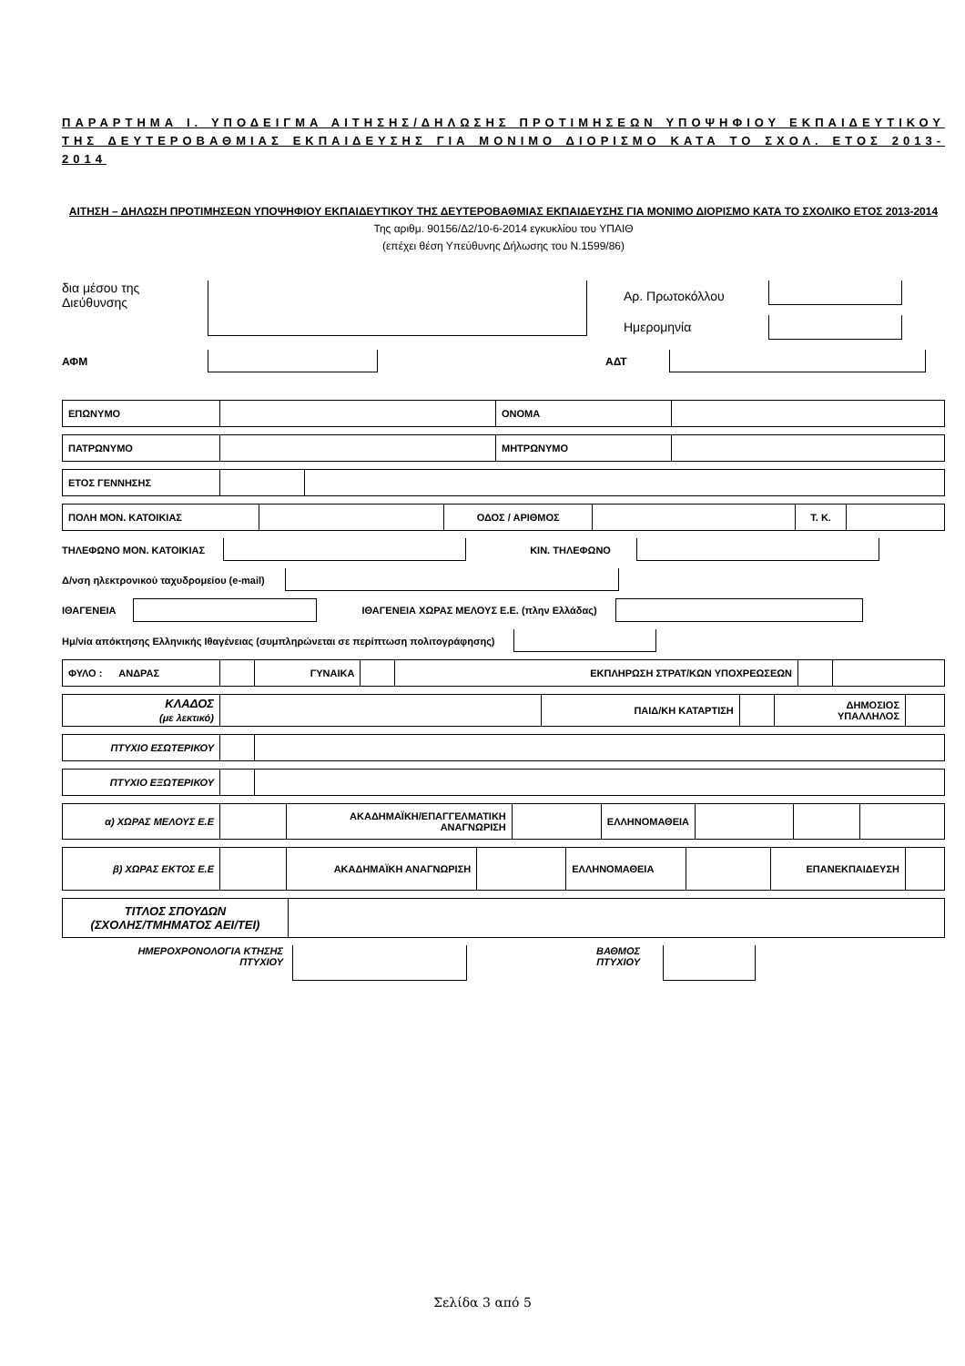ΠΑΡΑΡΤΗΜΑ Ι. ΥΠΟΔΕΙΓΜΑ ΑΙΤΗΣΗΣ/ΔΗΛΩΣΗΣ ΠΡΟΤΙΜΗΣΕΩΝ ΥΠΟΨΗΦΙΟΥ ΕΚΠΑΙΔΕΥΤΙΚΟΥ ΤΗΣ ΔΕΥΤΕΡΟΒΑΘΜΙΑΣ ΕΚΠΑΙΔΕΥΣΗΣ ΓΙΑ ΜΟΝΙΜΟ ΔΙΟΡΙΣΜΟ ΚΑΤΑ ΤΟ ΣΧΟΛ. ΕΤΟΣ 2013-2014
ΑΙΤΗΣΗ – ΔΗΛΩΣΗ ΠΡΟΤΙΜΗΣΕΩΝ ΥΠΟΨΗΦΙΟΥ ΕΚΠΑΙΔΕΥΤΙΚΟΥ ΤΗΣ ΔΕΥΤΕΡΟΒΑΘΜΙΑΣ ΕΚΠΑΙΔΕΥΣΗΣ ΓΙΑ ΜΟΝΙΜΟ ΔΙΟΡΙΣΜΟ ΚΑΤΑ ΤΟ ΣΧΟΛΙΚΟ ΕΤΟΣ 2013-2014
Της αριθμ. 90156/Δ2/10-6-2014 εγκυκλίου του ΥΠΑΙΘ
(επέχει θέση Υπεύθυνης Δήλωσης του Ν.1599/86)
δια μέσου της
Διεύθυνσης
Αρ. Πρωτοκόλλου
Ημερομηνία
ΑΦΜ ΑΔΤ
| ΕΠΩΝΥΜΟ | | ΟΝΟΜΑ | |
| ΠΑΤΡΩΝΥΜΟ | | ΜΗΤΡΩΝΥΜΟ | |
| ΕΤΟΣ ΓΕΝΝΗΣΗΣ | | |
| ΠΟΛΗ ΜΟΝ. ΚΑΤΟΙΚΙΑΣ | | ΟΔΟΣ / ΑΡΙΘΜΟΣ | | Τ. Κ. | |
ΤΗΛΕΦΩΝΟ ΜΟΝ. ΚΑΤΟΙΚΙΑΣ ΚΙΝ. ΤΗΛΕΦΩΝΟ
Δ/νση ηλεκτρονικού ταχυδρομείου (e-mail)
ΙΘΑΓΕΝΕΙΑ ΙΘΑΓΕΝΕΙΑ ΧΩΡΑΣ ΜΕΛΟΥΣ Ε.Ε. (πλην Ελλάδας)
Ημ/νία απόκτησης Ελληνικής Ιθαγένειας (συμπληρώνεται σε περίπτωση πολιτογράφησης)
| ΦΥΛΟ : ΑΝΔΡΑΣ | | ΓΥΝΑΙΚΑ | | ΕΚΠΛΗΡΩΣΗ ΣΤΡΑΤ/ΚΩΝ ΥΠΟΧΡΕΩΣΕΩΝ | | |
| ΚΛΑΔΟΣ (με λεκτικό) | | ΠΑΙΔ/ΚΗ ΚΑΤΑΡΤΙΣΗ | | ΔΗΜΟΣΙΟΣ ΥΠΑΛΛΗΛΟΣ | |
| ΠΤΥΧΙΟ ΕΣΩΤΕΡΙΚΟΥ | | |
| ΠΤΥΧΙΟ ΕΞΩΤΕΡΙΚΟΥ | | |
| α) ΧΩΡΑΣ ΜΕΛΟΥΣ Ε.Ε | | ΑΚΑΔΗΜΑΪΚΗ/ΕΠΑΓΓΕΛΜΑΤΙΚΗ ΑΝΑΓΝΩΡΙΣΗ | | ΕΛΛΗΝΟΜΑΘΕΙΑ | | | |
| β) ΧΩΡΑΣ ΕΚΤΟΣ Ε.Ε | | ΑΚΑΔΗΜΑΪΚΗ ΑΝΑΓΝΩΡΙΣΗ | | ΕΛΛΗΝΟΜΑΘΕΙΑ | | ΕΠΑΝΕΚΠΑΙΔΕΥΣΗ | |
| ΤΙΤΛΟΣ ΣΠΟΥΔΩΝ (ΣΧΟΛΗΣ/ΤΜΗΜΑΤΟΣ ΑΕΙ/ΤΕΙ) | |
ΗΜΕΡΟΧΡΟΝΟΛΟΓΙΑ ΚΤΗΣΗΣ
ΠΤΥΧΙΟΥ ΒΑΘΜΟΣ
ΠΤΥΧΙΟΥ
Σελίδα 3 από 5